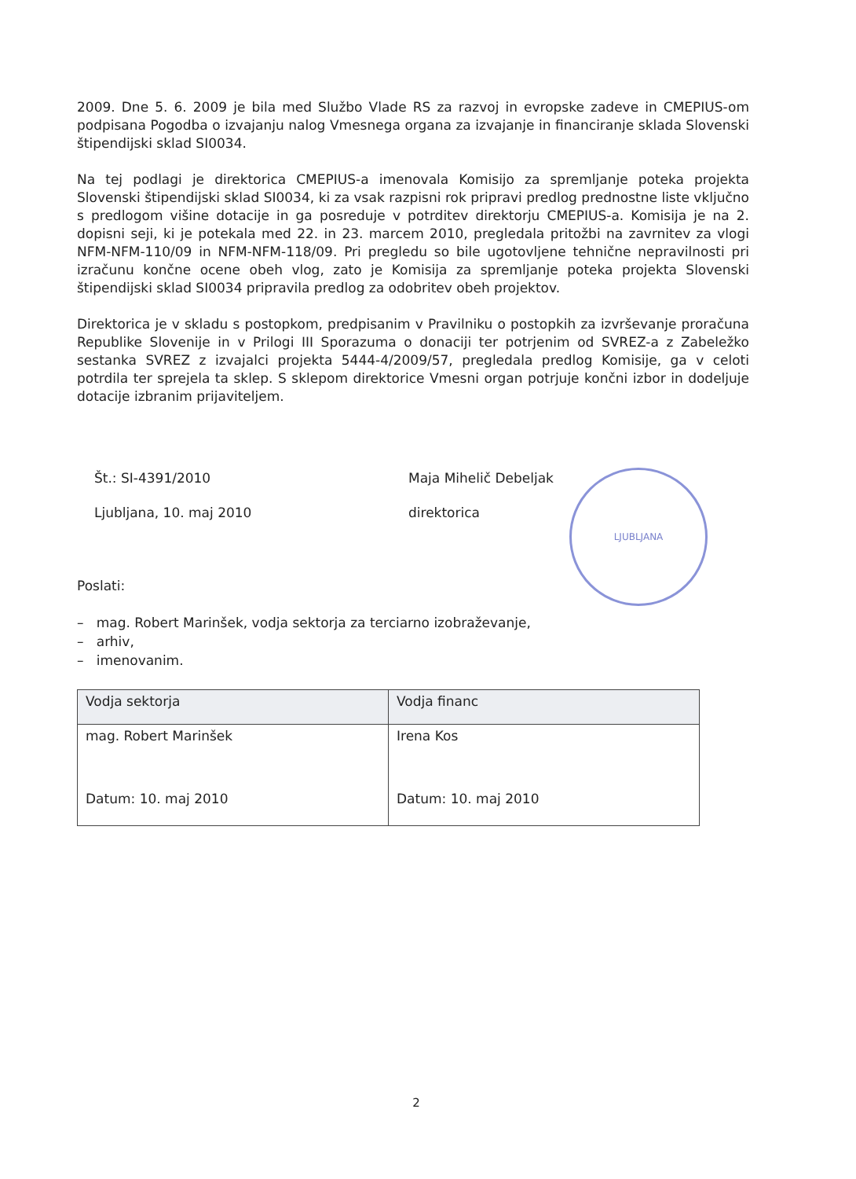2009. Dne 5. 6. 2009 je bila med Službo Vlade RS za razvoj in evropske zadeve in CMEPIUS-om podpisana Pogodba o izvajanju nalog Vmesnega organa za izvajanje in financiranje sklada Slovenski štipendijski sklad SI0034.
Na tej podlagi je direktorica CMEPIUS-a imenovala Komisijo za spremljanje poteka projekta Slovenski štipendijski sklad SI0034, ki za vsak razpisni rok pripravi predlog prednostne liste vključno s predlogom višine dotacije in ga posreduje v potrditev direktorju CMEPIUS-a. Komisija je na 2. dopisni seji, ki je potekala med 22. in 23. marcem 2010, pregledala pritožbi na zavrnitev za vlogi NFM-NFM-110/09 in NFM-NFM-118/09. Pri pregledu so bile ugotovljene tehnične nepravilnosti pri izračunu končne ocene obeh vlog, zato je Komisija za spremljanje poteka projekta Slovenski štipendijski sklad SI0034 pripravila predlog za odobritev obeh projektov.
Direktorica je v skladu s postopkom, predpisanim v Pravilniku o postopkih za izvrševanje proračuna Republike Slovenije in v Prilogi III Sporazuma o donaciji ter potrjenim od SVREZ-a z Zabeležko sestanka SVREZ z izvajalci projekta 5444-4/2009/57, pregledala predlog Komisije, ga v celoti potrdila ter sprejela ta sklep. S sklepom direktorice Vmesni organ potrjuje končni izbor in dodeljuje dotacije izbranim prijaviteljem.
Št.: SI-4391/2010
Ljubljana, 10. maj 2010
Maja Mihelič Debeljak
direktorica
LJUBLJANA
Poslati:
– mag. Robert Marinšek, vodja sektorja za terciarno izobraževanje,
– arhiv,
– imenovanim.
| Vodja sektorja | Vodja financ |
| --- | --- |
| mag. Robert Marinšek Datum: 10. maj 2010 | Irena Kos Datum: 10. maj 2010 |
2